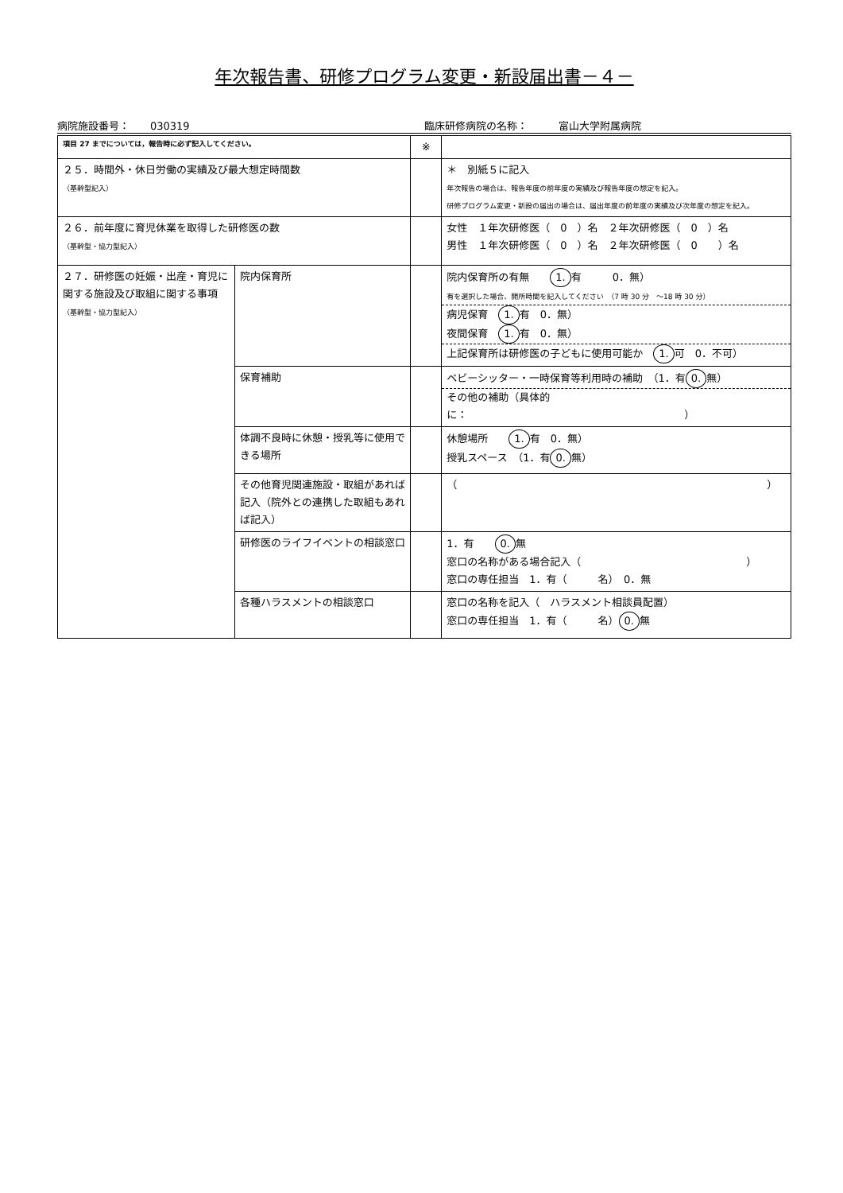年次報告書、研修プログラム変更・新設届出書－４－
病院施設番号：　　030319 臨床研修病院の名称：　　　富山大学附属病院
| 項目 27 までについては，報告時に必ず記入してください。 | | ※ | |
| ２５．時間外・休日労働の実績及び最大想定時間数 （基幹型記入） | | | ＊ 別紙５に記入 年次報告の場合は、報告年度の前年度の実績及び報告年度の想定を記入。 研修プログラム変更・新設の届出の場合は、届出年度の前年度の実績及び次年度の想定を記入。 |
| ２６．前年度に育児休業を取得した研修医の数 （基幹型・協力型記入） | | | 女性 １年次研修医（ 0 ）名 ２年次研修医（ 0 ）名 男性 １年次研修医（ 0 ）名 ２年次研修医（ 0 ）名 |
| ２７．研修医の妊娠・出産・育児に関する施設及び取組に関する事項 （基幹型・協力型記入） | 院内保育所 | | 院内保育所の有無 1. 有 0．無） 有を選択した場合、開所時間を記入してください （7 時 30 分 ～18 時 30 分） 病児保育 1. 有 0．無） 夜間保育 1. 有 0．無） 上記保育所は研修医の子どもに使用可能か 1. 可 0．不可） |
| | 保育補助 | | ベビーシッター・一時保育等利用時の補助 （1．有 0. 無） その他の補助（具体的に： ） |
| | 体調不良時に休憩・授乳等に使用できる場所 | | 休憩場所 1. 有 0．無） 授乳スペース （1．有 0. 無） |
| | その他育児関連施設・取組があれば記入（院外との連携した取組もあれば記入） | | （ ） |
| | 研修医のライフイベントの相談窓口 | | 1．有 0. 無 窓口の名称がある場合記入（ ） 窓口の専任担当 1．有（ 名） 0．無 |
| | 各種ハラスメントの相談窓口 | | 窓口の名称を記入（ ハラスメント相談員配置） 窓口の専任担当 1．有（ 名） 0. 無 |